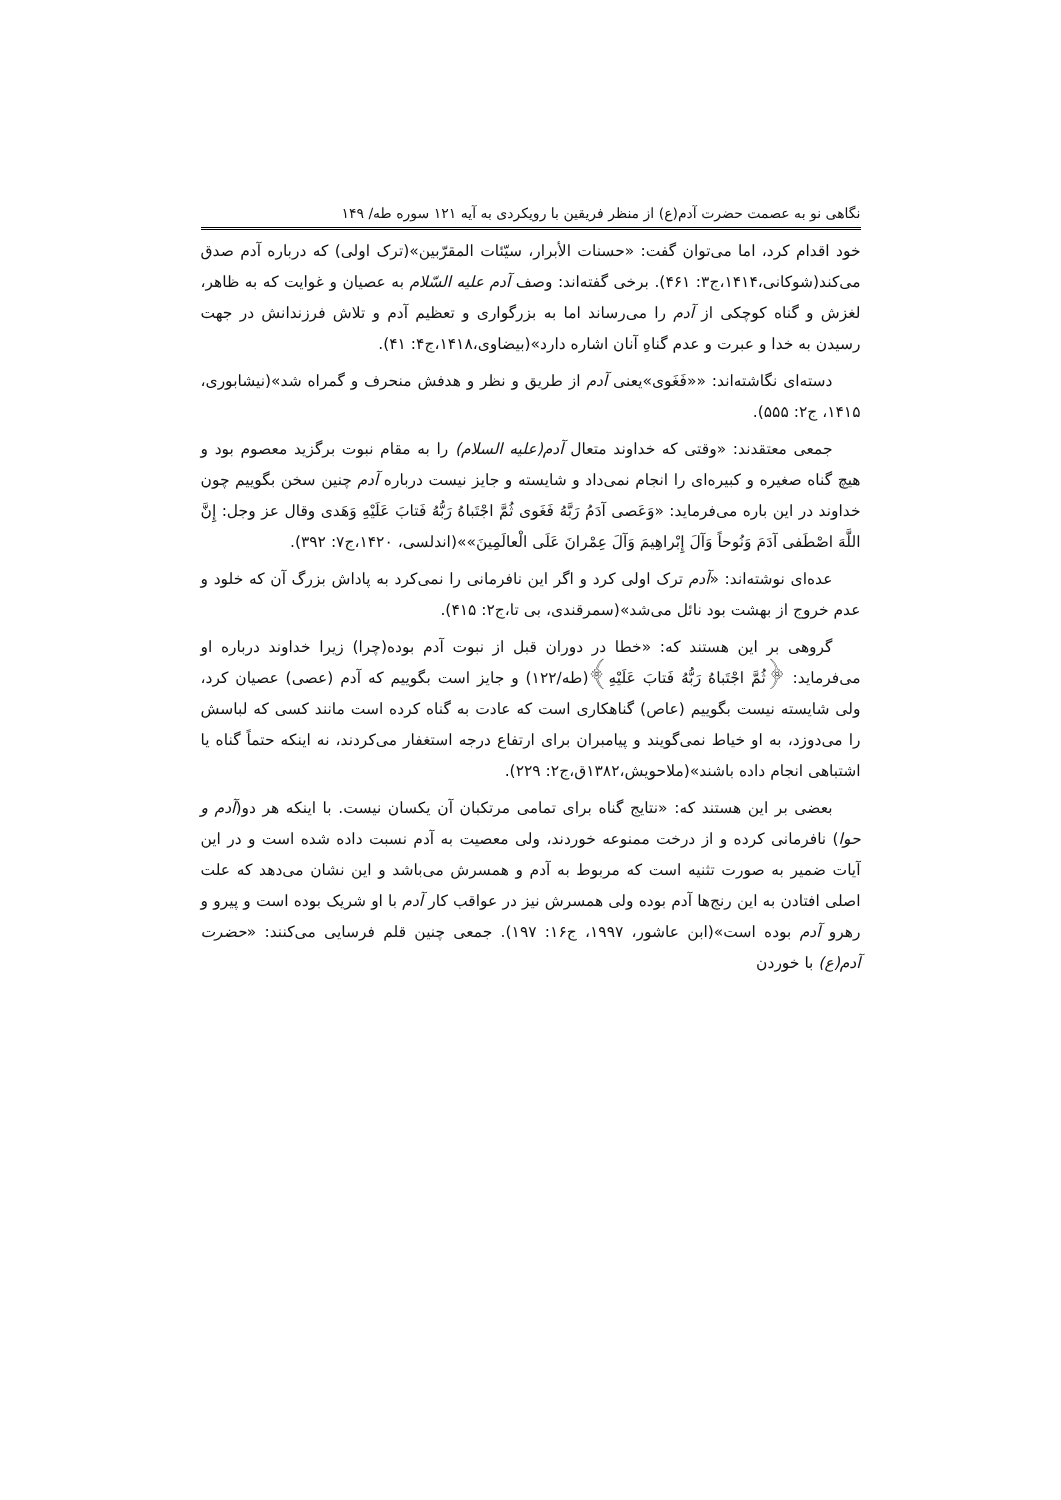نگاهی نو به عصمت حضرت آدم(ع) از منظر فریقین با رویکردی به آیه ۱۲۱ سوره طه/ ۱۴۹
خود اقدام کرد، اما می‌توان گفت: «حسنات الأبرار، سیّئات المقرّبین»(ترک اولی) که درباره آدم صدق می‌کند(شوکانی،۱۴۱۴،ج۳: ۴۶۱). برخی گفته‌اند: وصف آدم علیه السّلام به عصیان و غوایت که به ظاهر، لغزش و گناه کوچکی از آدم را می‌رساند اما به بزرگواری و تعظیم آدم و تلاش فرزندانش در جهت رسیدن به خدا و عبرت و عدم گناهِ آنان اشاره دارد»(بیضاوی،۱۴۱۸،ج۴: ۴۱).
دسته‌ای نگاشته‌اند: ««فَغَوی»یعنی آدم از طریق و نظر و هدفش منحرف و گمراه شد»(نیشابوری، ۱۴۱۵، ج۲: ۵۵۵).
جمعی معتقدند: «وقتی که خداوند متعال آدم(علیه السلام) را به مقام نبوت برگزید معصوم بود و هیچ گناه صغیره و کبیره‌ای را انجام نمی‌داد و شایسته و جایز نیست درباره آدم چنین سخن بگوییم چون خداوند در این باره می‌فرماید: «وَعَصی آدَمُ رَبَّهُ فَغَوی ثُمَّ اجْتَباهُ رَبُّهُ فَتابَ عَلَیْهِ وَهَدی وقال عز وجل: إِنَّ اللَّهَ اصْطَفی آدَمَ وَنُوحاً وَآلَ إِبْراهِیمَ وَآلَ عِمْرانَ عَلَی الْعالَمِینَ»»(اندلسی، ۱۴۲۰،ج۷: ۳۹۲).
عده‌ای نوشته‌اند: «آدم ترک اولی کرد و اگر این نافرمانی را نمی‌کرد به پاداش بزرگ آن که خلود و عدم خروج از بهشت بود نائل می‌شد»(سمرقندی، بی تا،ج۲: ۴۱۵).
گروهی بر این هستند که: «خطا در دوران قبل از نبوت آدم بوده(چرا) زیرا خداوند درباره او می‌فرماید: ﴿ثُمَّ اجْتَباهُ رَبُّهُ فَتابَ عَلَیْهِ﴾(طه/۱۲۲) و جایز است بگوییم که آدم (عصی) عصیان کرد، ولی شایسته نیست بگوییم (عاص) گناهکاری است که عادت به گناه کرده است مانند کسی که لباسش را می‌دوزد، به او خیاط نمی‌گویند و پیامبران برای ارتفاع درجه استغفار می‌کردند، نه اینکه حتماً گناه یا اشتباهی انجام داده باشند»(ملاحویش،۱۳۸۲ق،ج۲: ۲۲۹).
بعضی بر این هستند که: «نتایج گناه برای تمامی مرتکبان آن یکسان نیست. با اینکه هر دو(آدم و حوا) نافرمانی کرده و از درخت ممنوعه خوردند، ولی معصیت به آدم نسبت داده شده است و در این آیات ضمیر به صورت تثنیه است که مربوط به آدم و همسرش می‌باشد و این نشان می‌دهد که علت اصلی افتادن به این رنج‌ها آدم بوده ولی همسرش نیز در عواقب کار آدم با او شریک بوده است و پیرو و رهرو آدم بوده است»(ابن عاشور، ۱۹۹۷، ج۱۶: ۱۹۷). جمعی چنین قلم فرسایی می‌کنند: «حضرت آدم(ع) با خوردن